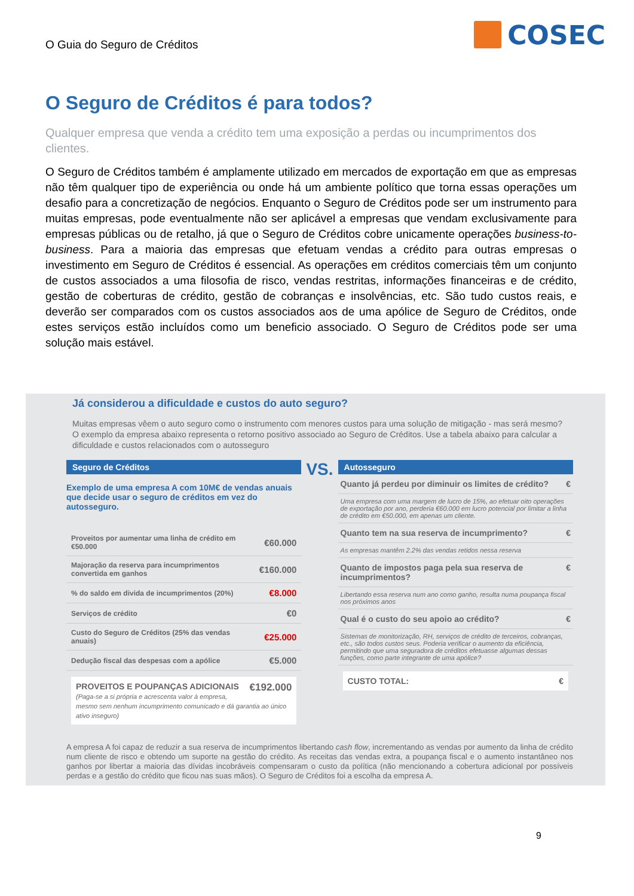O Guia do Seguro de Créditos
COSEC
O Seguro de Créditos é para todos?
Qualquer empresa que venda a crédito tem uma exposição a perdas ou incumprimentos dos clientes.
O Seguro de Créditos também é amplamente utilizado em mercados de exportação em que as empresas não têm qualquer tipo de experiência ou onde há um ambiente político que torna essas operações um desafio para a concretização de negócios. Enquanto o Seguro de Créditos pode ser um instrumento para muitas empresas, pode eventualmente não ser aplicável a empresas que vendam exclusivamente para empresas públicas ou de retalho, já que o Seguro de Créditos cobre unicamente operações business-to-business. Para a maioria das empresas que efetuam vendas a crédito para outras empresas o investimento em Seguro de Créditos é essencial. As operações em créditos comerciais têm um conjunto de custos associados a uma filosofia de risco, vendas restritas, informações financeiras e de crédito, gestão de coberturas de crédito, gestão de cobranças e insolvências, etc. São tudo custos reais, e deverão ser comparados com os custos associados aos de uma apólice de Seguro de Créditos, onde estes serviços estão incluídos como um beneficio associado. O Seguro de Créditos pode ser uma solução mais estável.
Já considerou a dificuldade e custos do auto seguro?
Muitas empresas vêem o auto seguro como o instrumento com menores custos para uma solução de mitigação - mas será mesmo? O exemplo da empresa abaixo representa o retorno positivo associado ao Seguro de Créditos. Use a tabela abaixo para calcular a dificuldade e custos relacionados com o autosseguro
Seguro de Créditos
Exemplo de uma empresa A com 10M€ de vendas anuais que decide usar o seguro de créditos em vez do autosseguro.
| Proveitos por aumentar uma linha de crédito em €50.000 | €60.000 |
| Majoração da reserva para incumprimentos convertida em ganhos | €160.000 |
| % do saldo em divida de incumprimentos (20%) | €8.000 |
| Serviços de crédito | €0 |
| Custo do Seguro de Créditos (25% das vendas anuais) | €25.000 |
| Dedução fiscal das despesas com a apólice | €5.000 |
PROVEITOS E POUPANÇAS ADICIONAIS €192.000
(Paga-se a si própria e acrescenta valor à empresa, mesmo sem nenhum incumprimento comunicado e dá garantia ao único ativo inseguro)
VS.
Autosseguro
Quanto já perdeu por diminuir os limites de crédito? €
Uma empresa com uma margem de lucro de 15%, ao efetuar oito operações de exportação por ano, perderia €60.000 em lucro potencial por limitar a linha de crédito em €50.000, em apenas um cliente.
Quanto tem na sua reserva de incumprimento? €
As empresas mantêm 2.2% das vendas retidos nessa reserva
Quanto de impostos paga pela sua reserva de incumprimentos? €
Libertando essa reserva num ano como ganho, resulta numa poupança fiscal nos próximos anos
Qual é o custo do seu apoio ao crédito? €
Sistemas de monitorização, RH, serviços de crédito de terceiros, cobranças, etc., são todos custos seus. Poderia verificar o aumento da eficiência, permitindo que uma seguradora de créditos efetuasse algumas dessas funções, como parte integrante de uma apólice?
CUSTO TOTAL: €
A empresa A foi capaz de reduzir a sua reserva de incumprimentos libertando cash flow, incrementando as vendas por aumento da linha de crédito num cliente de risco e obtendo um suporte na gestão do crédito. As receitas das vendas extra, a poupança fiscal e o aumento instantâneo nos ganhos por libertar a maioria das dívidas incobráveis compensaram o custo da política (não mencionando a cobertura adicional por possíveis perdas e a gestão do crédito que ficou nas suas mãos). O Seguro de Créditos foi a escolha da empresa A.
9